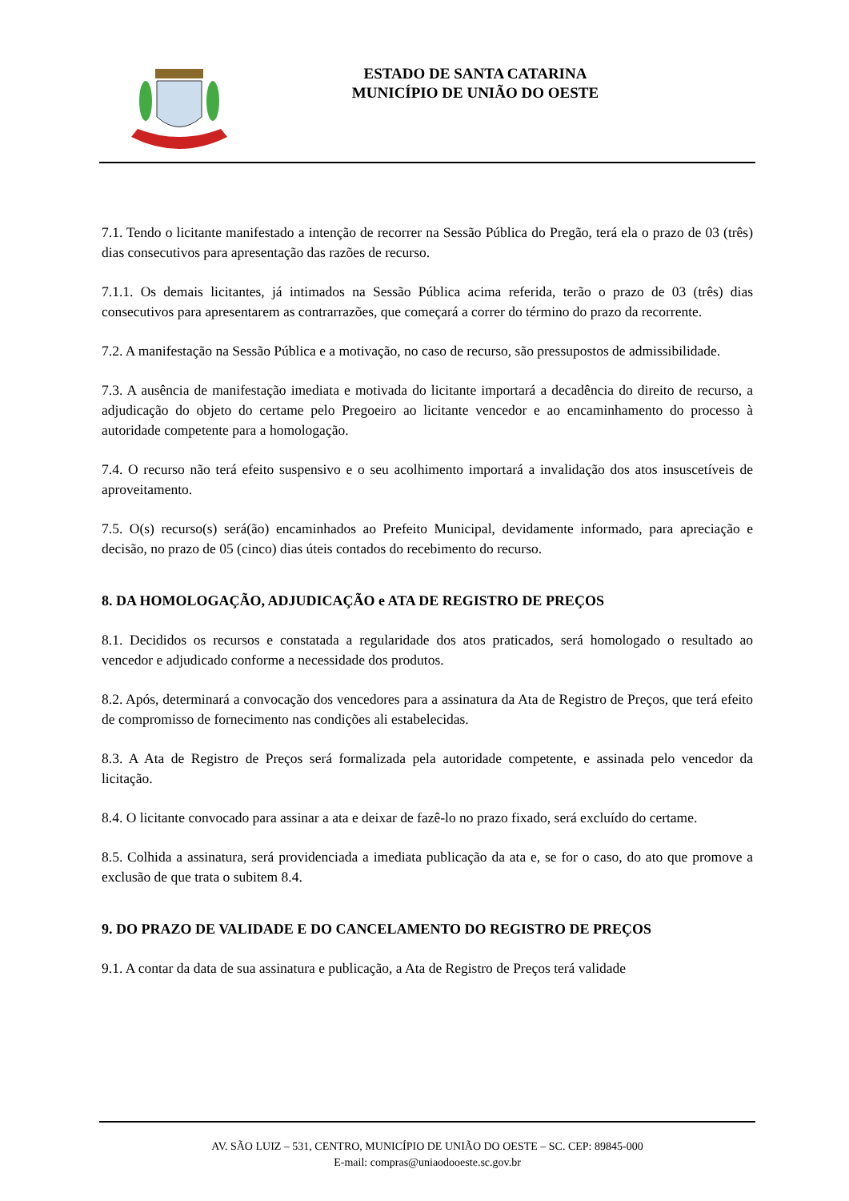ESTADO DE SANTA CATARINA
MUNICÍPIO DE UNIÃO DO OESTE
7.1. Tendo o licitante manifestado a intenção de recorrer na Sessão Pública do Pregão, terá ela o prazo de 03 (três) dias consecutivos para apresentação das razões de recurso.
7.1.1. Os demais licitantes, já intimados na Sessão Pública acima referida, terão o prazo de 03 (três) dias consecutivos para apresentarem as contrarrazões, que começará a correr do término do prazo da recorrente.
7.2. A manifestação na Sessão Pública e a motivação, no caso de recurso, são pressupostos de admissibilidade.
7.3. A ausência de manifestação imediata e motivada do licitante importará a decadência do direito de recurso, a adjudicação do objeto do certame pelo Pregoeiro ao licitante vencedor e ao encaminhamento do processo à autoridade competente para a homologação.
7.4. O recurso não terá efeito suspensivo e o seu acolhimento importará a invalidação dos atos insuscetíveis de aproveitamento.
7.5. O(s) recurso(s) será(ão) encaminhados ao Prefeito Municipal, devidamente informado, para apreciação e decisão, no prazo de 05 (cinco) dias úteis contados do recebimento do recurso.
8. DA HOMOLOGAÇÃO, ADJUDICAÇÃO e ATA DE REGISTRO DE PREÇOS
8.1. Decididos os recursos e constatada a regularidade dos atos praticados, será homologado o resultado ao vencedor e adjudicado conforme a necessidade dos produtos.
8.2. Após, determinará a convocação dos vencedores para a assinatura da Ata de Registro de Preços, que terá efeito de compromisso de fornecimento nas condições ali estabelecidas.
8.3. A Ata de Registro de Preços será formalizada pela autoridade competente, e assinada pelo vencedor da licitação.
8.4. O licitante convocado para assinar a ata e deixar de fazê-lo no prazo fixado, será excluído do certame.
8.5. Colhida a assinatura, será providenciada a imediata publicação da ata e, se for o caso, do ato que promove a exclusão de que trata o subitem 8.4.
9. DO PRAZO DE VALIDADE E DO CANCELAMENTO DO REGISTRO DE PREÇOS
9.1. A contar da data de sua assinatura e publicação, a Ata de Registro de Preços terá validade
AV. SÃO LUIZ – 531, CENTRO, MUNICÍPIO DE UNIÃO DO OESTE – SC. CEP: 89845-000
E-mail: compras@uniaodooeste.sc.gov.br